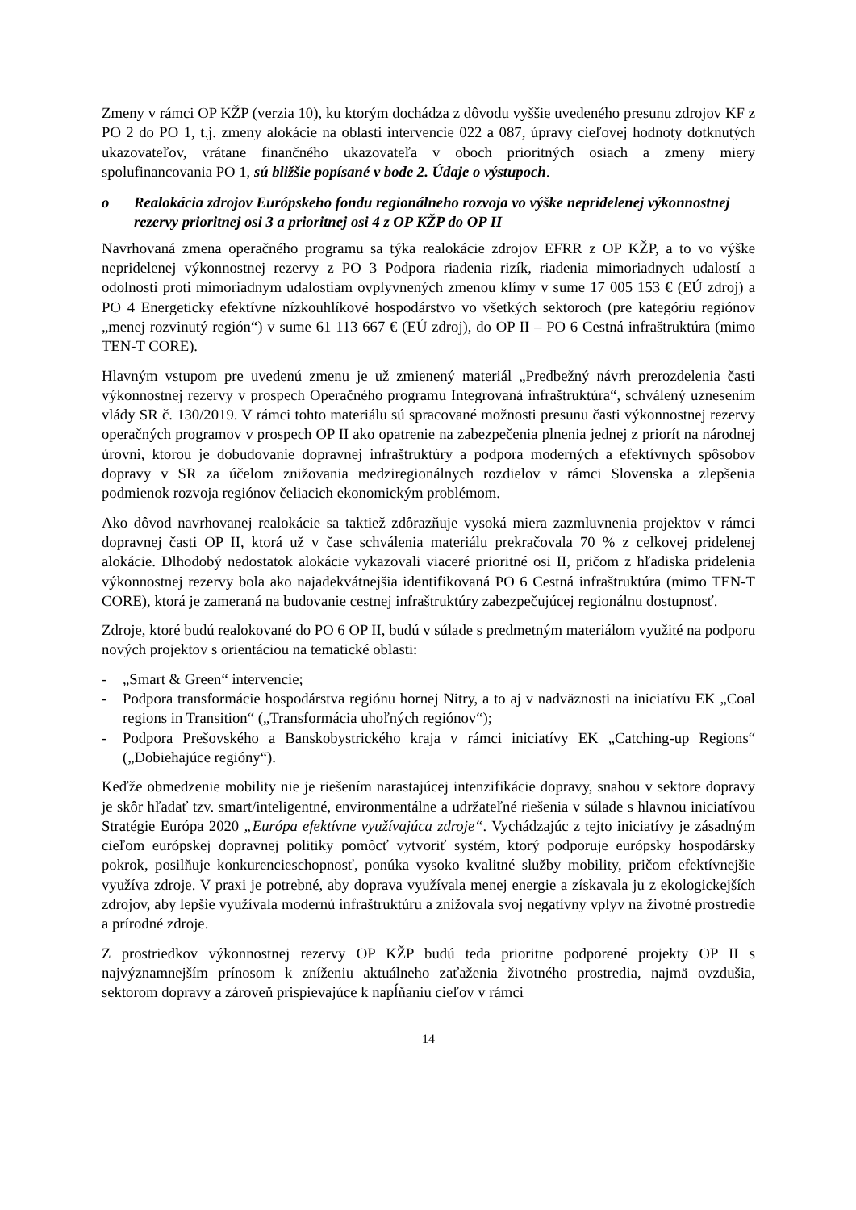Zmeny v rámci OP KŽP (verzia 10), ku ktorým dochádza z dôvodu vyššie uvedeného presunu zdrojov KF z PO 2 do PO 1, t.j. zmeny alokácie na oblasti intervencie 022 a 087, úpravy cieľovej hodnoty dotknutých ukazovateľov, vrátane finančného ukazovateľa v oboch prioritných osiach a zmeny miery spolufinancovania PO 1, sú bližšie popísané v bode 2. Údaje o výstupoch.
o Realokácia zdrojov Európskeho fondu regionálneho rozvoja vo výške nepridelenej výkonnostnej rezervy prioritnej osi 3 a prioritnej osi 4 z OP KŽP do OP II
Navrhovaná zmena operačného programu sa týka realokácie zdrojov EFRR z OP KŽP, a to vo výške nepridelenej výkonnostnej rezervy z PO 3 Podpora riadenia rizík, riadenia mimoriadnych udalostí a odolnosti proti mimoriadnym udalostiam ovplyvnených zmenou klímy v sume 17 005 153 € (EÚ zdroj) a PO 4 Energeticky efektívne nízkouhlíkové hospodárstvo vo všetkých sektoroch (pre kategóriu regiónov „menej rozvinutý región“) v sume 61 113 667 € (EÚ zdroj), do OP II – PO 6 Cestná infraštruktúra (mimo TEN-T CORE).
Hlavným vstupom pre uvedenú zmenu je už zmienený materiál „Predbežný návrh prerozdelenia časti výkonnostnej rezervy v prospech Operačného programu Integrovaná infraštruktúra“, schválený uznesením vlády SR č. 130/2019. V rámci tohto materiálu sú spracované možnosti presunu časti výkonnostnej rezervy operačných programov v prospech OP II ako opatrenie na zabezpečenia plnenia jednej z priorít na národnej úrovni, ktorou je dobudovanie dopravnej infraštruktúry a podpora moderných a efektívnych spôsobov dopravy v SR za účelom znižovania medziregionálnych rozdielov v rámci Slovenska a zlepšenia podmienok rozvoja regiónov čeliacich ekonomickým problémom.
Ako dôvod navrhovanej realokácie sa taktiež zdôrazňuje vysoká miera zazmluvnenia projektov v rámci dopravnej časti OP II, ktorá už v čase schválenia materiálu prekračovala 70 % z celkovej pridelenej alokácie. Dlhodobý nedostatok alokácie vykazovali viaceré prioritné osi II, pričom z hľadiska pridelenia výkonnostnej rezervy bola ako najadekvátnejšia identifikovaná PO 6 Cestná infraštruktúra (mimo TEN-T CORE), ktorá je zameraná na budovanie cestnej infraštruktúry zabezpečujúcej regionálnu dostupnosť.
Zdroje, ktoré budú realokované do PO 6 OP II, budú v súlade s predmetným materiálom využité na podporu nových projektov s orientáciou na tematické oblasti:
- „Smart & Green“ intervencie;
- Podpora transformácie hospodárstva regiónu hornej Nitry, a to aj v nadväznosti na iniciatívu EK „Coal regions in Transition“ („Transformácia uhoľných regiónov“);
- Podpora Prešovského a Banskobystrického kraja v rámci iniciatívy EK „Catching-up Regions“ („Dobiehajúce regióny“).
Keďže obmedzenie mobility nie je riešením narastajúcej intenzifikácie dopravy, snahou v sektore dopravy je skôr hľadať tzv. smart/inteligentné, environmentálne a udržateľné riešenia v súlade s hlavnou iniciatívou Stratégie Európa 2020 „Európa efektívne využívajúca zdroje“. Vychádzajúc z tejto iniciatívy je zásadným cieľom európskej dopravnej politiky pomôcť vytvoriť systém, ktorý podporuje európsky hospodársky pokrok, posilňuje konkurencieschopnosť, ponúka vysoko kvalitné služby mobility, pričom efektívnejšie využíva zdroje. V praxi je potrebné, aby doprava využívala menej energie a získavala ju z ekologickejších zdrojov, aby lepšie využívala modernú infraštruktúru a znižovala svoj negatívny vplyv na životné prostredie a prírodné zdroje.
Z prostriedkov výkonnostnej rezervy OP KŽP budú teda prioritne podporené projekty OP II s najvýznamnejším prínosom k zníženiu aktuálneho zaťaženia životného prostredia, najmä ovzdušia, sektorom dopravy a zároveň prispievajúce k napĺňaniu cieľov v rámci
14